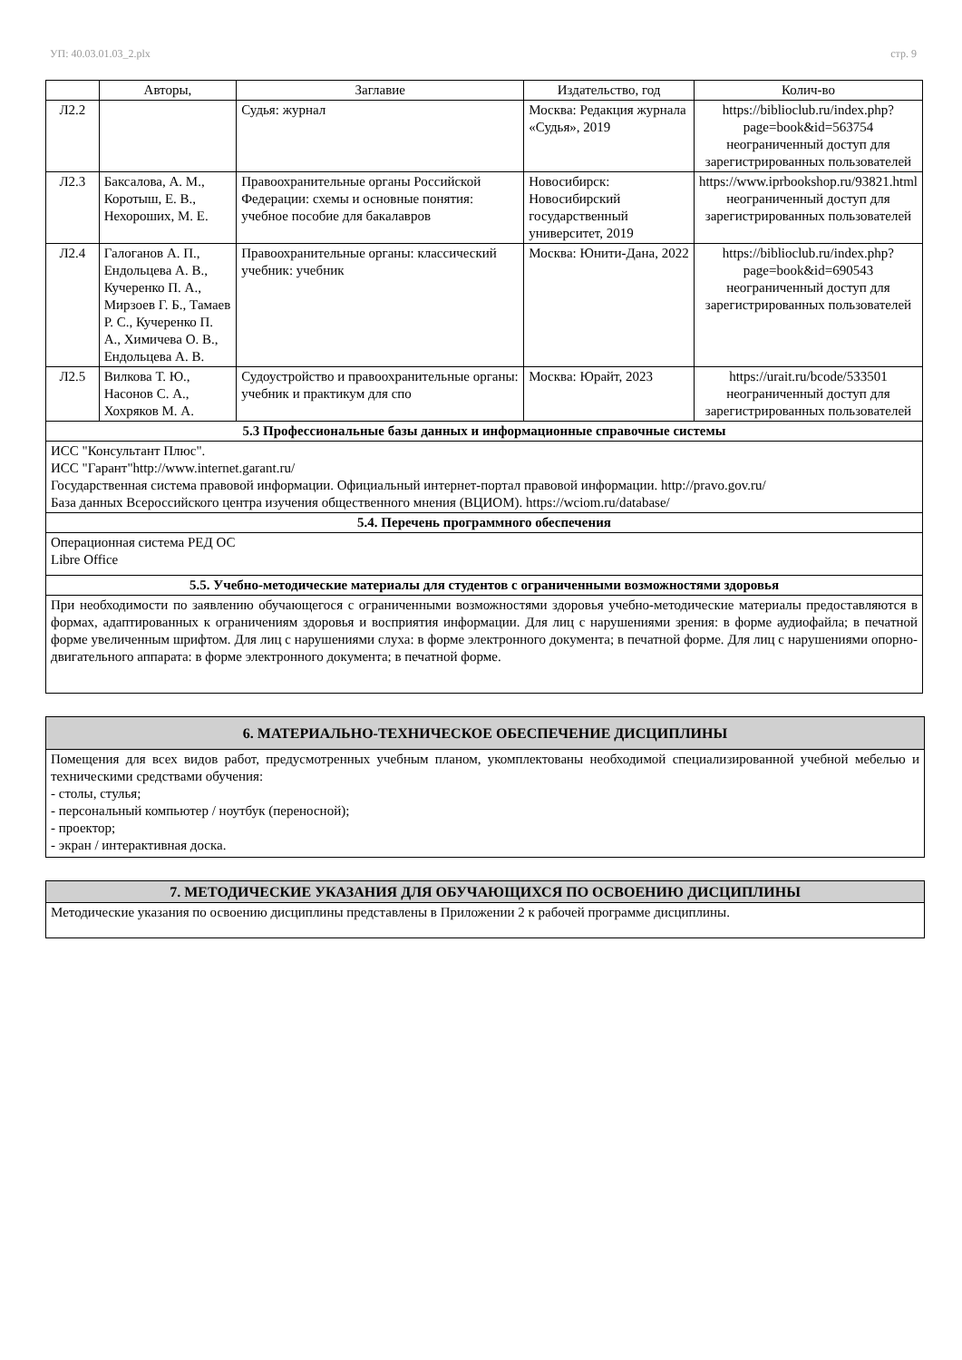УП: 40.03.01.03_2.plx стр. 9
| | Авторы, | Заглавие | Издательство, год | Колич-во |
| --- | --- | --- | --- | --- |
| Л2.2 | | Судья: журнал | Москва: Редакция журнала «Судья», 2019 | https://biblioclub.ru/index.php?page=book&id=563754 неограниченный доступ для зарегистрированных пользователей |
| Л2.3 | Баксалова, А. М., Коротыш, Е. В., Нехороших, М. Е. | Правоохранительные органы Российской Федерации: схемы и основные понятия: учебное пособие для бакалавров | Новосибирск: Новосибирский государственный университет, 2019 | https://www.iprbookshop.ru/93821.html неограниченный доступ для зарегистрированных пользователей |
| Л2.4 | Галоганов А. П., Ендольцева А. В., Кучеренко П. А., Мирзоев Г. Б., Тамаев Р. С., Кучеренко П. А., Химичева О. В., Ендольцева А. В. | Правоохранительные органы: классический учебник: учебник | Москва: Юнити-Дана, 2022 | https://biblioclub.ru/index.php?page=book&id=690543 неограниченный доступ для зарегистрированных пользователей |
| Л2.5 | Вилкова Т. Ю., Насонов С. А., Хохряков М. А. | Судоустройство и правоохранительные органы: учебник и практикум для спо | Москва: Юрайт, 2023 | https://urait.ru/bcode/533501 неограниченный доступ для зарегистрированных пользователей |
| 5.3 Профессиональные базы данных и информационные справочные системы | | | | |
| ИСС "Консультант Плюс". ИСС "Гарант"http://www.internet.garant.ru/ Государственная система правовой информации. Официальный интернет-портал правовой информации. http://pravo.gov.ru/ База данных Всероссийского центра изучения общественного мнения (ВЦИОМ). https://wciom.ru/database/ | | | | |
| 5.4. Перечень программного обеспечения | | | | |
| Операционная система РЕД ОС Libre Office | | | | |
| 5.5. Учебно-методические материалы для студентов с ограниченными возможностями здоровья | | | | |
| При необходимости по заявлению обучающегося с ограниченными возможностями здоровья учебно-методические материалы предоставляются в формах, адаптированных к ограничениям здоровья и восприятия информации. Для лиц с нарушениями зрения: в форме аудиофайла; в печатной форме увеличенным шрифтом. Для лиц с нарушениями слуха: в форме электронного документа; в печатной форме. Для лиц с нарушениями опорно-двигательного аппарата: в форме электронного документа; в печатной форме. | | | | |
6. МАТЕРИАЛЬНО-ТЕХНИЧЕСКОЕ ОБЕСПЕЧЕНИЕ ДИСЦИПЛИНЫ
Помещения для всех видов работ, предусмотренных учебным планом, укомплектованы необходимой специализированной учебной мебелью и техническими средствами обучения:
- столы, стулья;
- персональный компьютер / ноутбук (переносной);
- проектор;
- экран / интерактивная доска.
7. МЕТОДИЧЕСКИЕ УКАЗАНИЯ ДЛЯ ОБУЧАЮЩИХСЯ ПО ОСВОЕНИЮ ДИСЦИПЛИНЫ
Методические указания по освоению дисциплины представлены в Приложении 2 к рабочей программе дисциплины.